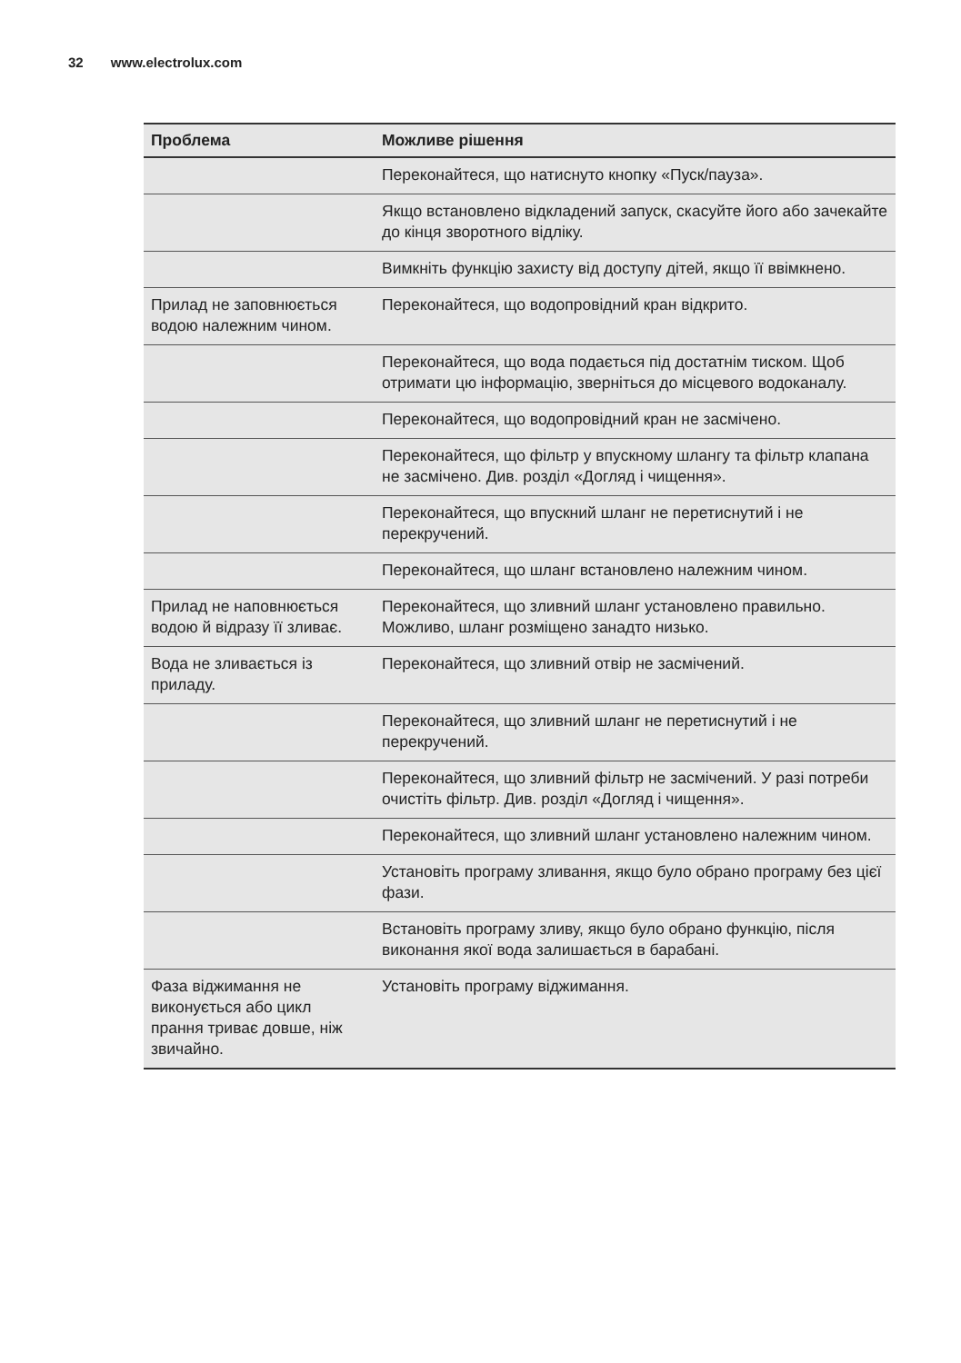32 www.electrolux.com
| Проблема | Можливе рішення |
| --- | --- |
| | Переконайтеся, що натиснуто кнопку «Пуск/пауза». |
| | Якщо встановлено відкладений запуск, скасуйте його або зачекайте до кінця зворотного відліку. |
| | Вимкніть функцію захисту від доступу дітей, якщо її ввімкнено. |
| Прилад не запов­нюється водою належ­ним чином. | Переконайтеся, що водопровідний кран відкрито. |
| | Переконайтеся, що вода подається під достатнім ти­ском. Щоб отримати цю інформацію, зверніться до міс­цевого водоканалу. |
| | Переконайтеся, що водопровідний кран не засмічено. |
| | Переконайтеся, що фільтр у впускному шлангу та фільтр клапана не засмічено. Див. розділ «Догляд і чи­щення». |
| | Переконайтеся, що впускний шланг не перетиснутий і не перекручений. |
| | Переконайтеся, що шланг встановлено належним чи­ном. |
| Прилад не напов­нюється водою й ві­дразу її зливає. | Переконайтеся, що зливний шланг установлено пра­вильно. Можливо, шланг розміщено занадто низько. |
| Вода не зливається із приладу. | Переконайтеся, що зливний отвір не засмічений. |
| | Переконайтеся, що зливний шланг не перетиснутий і не перекручений. |
| | Переконайтеся, що зливний фільтр не засмічений. У разі потреби очистіть фільтр. Див. розділ «Догляд і чи­щення». |
| | Переконайтеся, що зливний шланг установлено належ­ним чином. |
| | Установіть програму зливання, якщо було обрано про­граму без цієї фази. |
| | Встановіть програму зливу, якщо було обрано функцію, після виконання якої вода залишається в барабані. |
| Фаза віджимання не виконується або цикл прання триває довше, ніж звичайно. | Установіть програму віджимання. |